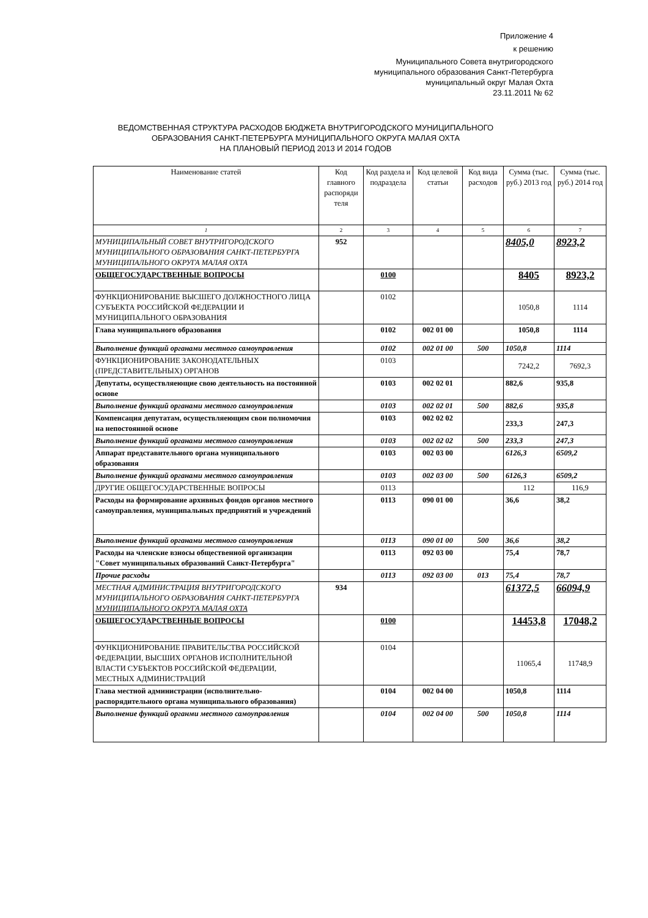Приложение 4
к решению
Муниципального Совета внутригородского
муниципального образования Санкт-Петербурга
муниципальный округ Малая Охта
23.11.2011 № 62
ВЕДОМСТВЕННАЯ СТРУКТУРА РАСХОДОВ БЮДЖЕТА ВНУТРИГОРОДСКОГО МУНИЦИПАЛЬНОГО
ОБРАЗОВАНИЯ САНКТ-ПЕТЕРБУРГА МУНИЦИПАЛЬНОГО ОКРУГА МАЛАЯ ОХТА
НА ПЛАНОВЫЙ ПЕРИОД 2013 И 2014 ГОДОВ
| Наименование статей | Код главного распоряди теля | Код раздела и подраздела | Код целевой статьи | Код вида расходов | Сумма (тыс. руб.) 2013 год | Сумма (тыс. руб.) 2014 год |
| --- | --- | --- | --- | --- | --- | --- |
| 1 | 2 | 3 | 4 | 5 | 6 | 7 |
| МУНИЦИПАЛЬНЫЙ СОВЕТ ВНУТРИГОРОДСКОГО МУНИЦИПАЛЬНОГО ОБРАЗОВАНИЯ САНКТ-ПЕТЕРБУРГА МУНИЦИПАЛЬНОГО ОКРУГА МАЛАЯ ОХТА | 952 | | | | 8405,0 | 8923,2 |
| ОБЩЕГОСУДАРСТВЕННЫЕ ВОПРОСЫ | | 0100 | | | 8405 | 8923,2 |
| ФУНКЦИОНИРОВАНИЕ ВЫСШЕГО ДОЛЖНОСТНОГО ЛИЦА СУБЪЕКТА РОССИЙСКОЙ ФЕДЕРАЦИИ И МУНИЦИПАЛЬНОГО ОБРАЗОВАНИЯ | | 0102 | | | 1050,8 | 1114 |
| Глава муниципального образования | | 0102 | 002 01 00 | | 1050,8 | 1114 |
| Выполнение функций органами местного самоуправления | | 0102 | 002 01 00 | 500 | 1050,8 | 1114 |
| ФУНКЦИОНИРОВАНИЕ ЗАКОНОДАТЕЛЬНЫХ (ПРЕДСТАВИТЕЛЬНЫХ) ОРГАНОВ | | 0103 | | | 7242,2 | 7692,3 |
| Депутаты, осуществляеющие свою деятельность на постоянной основе | | 0103 | 002 02 01 | | 882,6 | 935,8 |
| Выполнение функций органами местного самоуправления | | 0103 | 002 02 01 | 500 | 882,6 | 935,8 |
| Компенсация депутатам, осуществляеющим свои полномочия на непостоянной основе | | 0103 | 002 02 02 | | 233,3 | 247,3 |
| Выполнение функций органами местного самоуправления | | 0103 | 002 02 02 | 500 | 233,3 | 247,3 |
| Аппарат представительного органа муниципального образования | | 0103 | 002 03 00 | | 6126,3 | 6509,2 |
| Выполнение функций органами местного самоуправления | | 0103 | 002 03 00 | 500 | 6126,3 | 6509,2 |
| ДРУГИЕ ОБЩЕГОСУДАРСТВЕННЫЕ ВОПРОСЫ | | 0113 | | | 112 | 116,9 |
| Расходы на формирование архивных фондов органов местного самоуправления, муниципальных предприятий и учреждений | | 0113 | 090 01 00 | | 36,6 | 38,2 |
| Выполнение функций органами местного самоуправления | | 0113 | 090 01 00 | 500 | 36,6 | 38,2 |
| Расходы на членские взносы общественной организации "Совет муниципальных образований Санкт-Петербурга" | | 0113 | 092 03 00 | | 75,4 | 78,7 |
| Прочие расходы | | 0113 | 092 03 00 | 013 | 75,4 | 78,7 |
| МЕСТНАЯ АДМИНИСТРАЦИЯ ВНУТРИГОРОДСКОГО МУНИЦИПАЛЬНОГО ОБРАЗОВАНИЯ САНКТ-ПЕТЕРБУРГА МУНИЦИПАЛЬНОГО ОКРУГА МАЛАЯ ОХТА | 934 | | | | 61372,5 | 66094,9 |
| ОБЩЕГОСУДАРСТВЕННЫЕ ВОПРОСЫ | | 0100 | | | 14453,8 | 17048,2 |
| ФУНКЦИОНИРОВАНИЕ ПРАВИТЕЛЬСТВА РОССИЙСКОЙ ФЕДЕРАЦИИ, ВЫСШИХ ОРГАНОВ ИСПОЛНИТЕЛЬНОЙ ВЛАСТИ СУБЪЕКТОВ РОССИЙСКОЙ ФЕДЕРАЦИИ, МЕСТНЫХ АДМИНИСТРАЦИЙ | | 0104 | | | 11065,4 | 11748,9 |
| Глава местной администрации (исполнительно-распорядительного органа муниципального образования) | | 0104 | 002 04 00 | | 1050,8 | 1114 |
| Выполнение функций органми местного самоуправления | | 0104 | 002 04 00 | 500 | 1050,8 | 1114 |